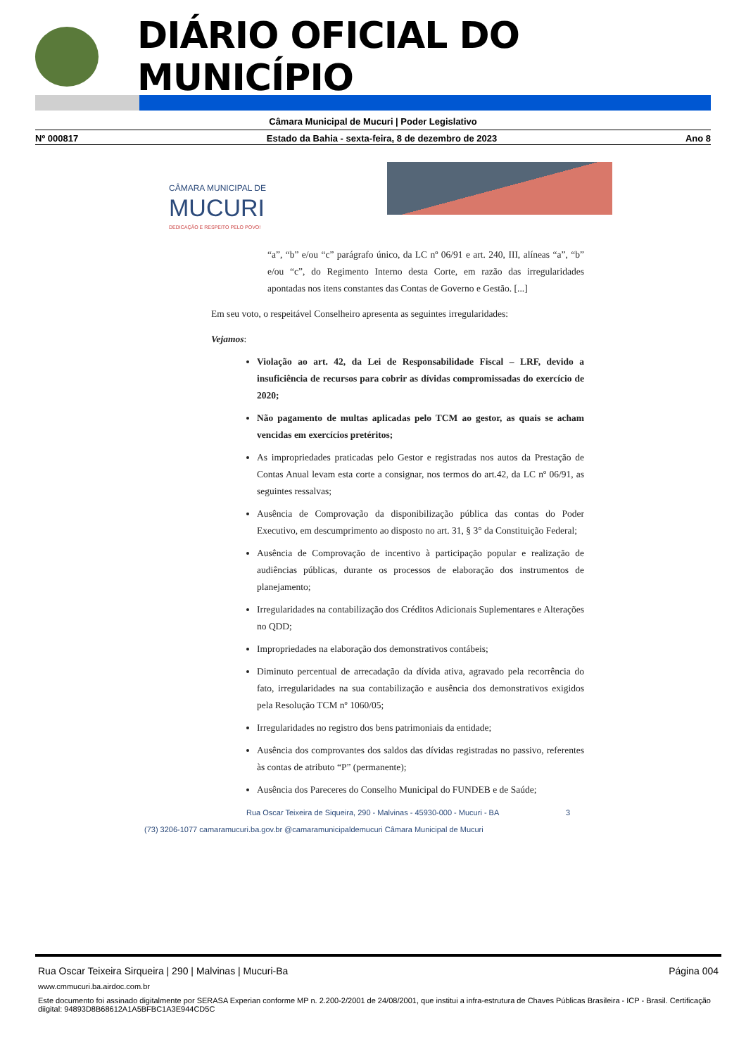DIÁRIO OFICIAL DO MUNICÍPIO
Câmara Municipal de Mucuri | Poder Legislativo
Nº 000817 Estado da Bahia - sexta-feira, 8 de dezembro de 2023 Ano 8
CÂMARA MUNICIPAL DE
MUCURI
DEDICAÇÃO E RESPEITO PELO POVO!
“a”, “b” e/ou “c” parágrafo único, da LC nº 06/91 e art. 240, III, alíneas “a”, “b” e/ou “c”, do Regimento Interno desta Corte, em razão das irregularidades apontadas nos itens constantes das Contas de Governo e Gestão. [...]
Em seu voto, o respeitável Conselheiro apresenta as seguintes irregularidades:
Vejamos:
Violação ao art. 42, da Lei de Responsabilidade Fiscal – LRF, devido a insuficiência de recursos para cobrir as dívidas compromissadas do exercício de 2020;
Não pagamento de multas aplicadas pelo TCM ao gestor, as quais se acham vencidas em exercícios pretéritos;
As impropriedades praticadas pelo Gestor e registradas nos autos da Prestação de Contas Anual levam esta corte a consignar, nos termos do art.42, da LC nº 06/91, as seguintes ressalvas;
Ausência de Comprovação da disponibilização pública das contas do Poder Executivo, em descumprimento ao disposto no art. 31, § 3° da Constituição Federal;
Ausência de Comprovação de incentivo à participação popular e realização de audiências públicas, durante os processos de elaboração dos instrumentos de planejamento;
Irregularidades na contabilização dos Créditos Adicionais Suplementares e Alterações no QDD;
Impropriedades na elaboração dos demonstrativos contábeis;
Diminuto percentual de arrecadação da dívida ativa, agravado pela recorrência do fato, irregularidades na sua contabilização e ausência dos demonstrativos exigidos pela Resolução TCM nº 1060/05;
Irregularidades no registro dos bens patrimoniais da entidade;
Ausência dos comprovantes dos saldos das dívidas registradas no passivo, referentes às contas de atributo “P” (permanente);
Ausência dos Pareceres do Conselho Municipal do FUNDEB e de Saúde;
Rua Oscar Teixeira de Siqueira, 290 - Malvinas - 45930-000 - Mucuri - BA 3
(73) 3206-1077 camaramucuri.ba.gov.br @camaramunicipaldemucuri Câmara Municipal de Mucuri
Rua Oscar Teixeira Sirqueira | 290 | Malvinas | Mucuri-Ba Página 004
www.cmmucuri.ba.airdoc.com.br
Este documento foi assinado digitalmente por SERASA Experian conforme MP n. 2.200-2/2001 de 24/08/2001, que institui a infra-estrutura de Chaves Públicas Brasileira - ICP - Brasil. Certificação diigital: 94893D8B68612A1A5BFBC1A3E944CD5C